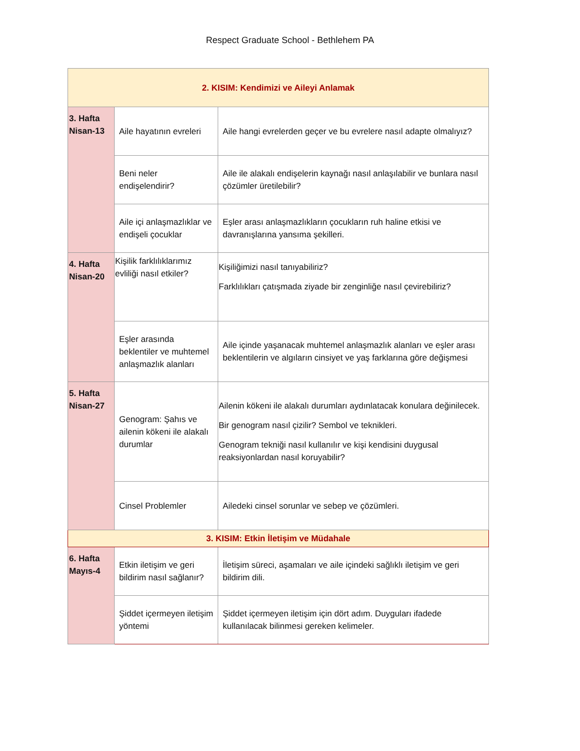Respect Graduate School - Bethlehem PA
| 2. KISIM: Kendimizi ve Aileyi Anlamak | | |
| 3. Hafta Nisan-13 | Aile hayatının evreleri | Aile hangi evrelerden geçer ve bu evrelere nasıl adapte olmalıyız? |
| | Beni neler endişelendirir? | Aile ile alakalı endişelerin kaynağı nasıl anlaşılabilir ve bunlara nasıl çözümler üretilebilir? |
| | Aile içi anlaşmazlıklar ve endişeli çocuklar | Eşler arası anlaşmazlıkların çocukların ruh haline etkisi ve davranışlarına yansıma şekilleri. |
| 4. Hafta Nisan-20 | Kişilik farklılıklarımız evliliği nasıl etkiler? | Kişiliğimizi nasıl tanıyabiliriz? Farklılıkları çatışmada ziyade bir zenginliğe nasıl çevirebiliriz? |
| | Eşler arasında beklentiler ve muhtemel anlaşmazlık alanları | Aile içinde yaşanacak muhtemel anlaşmazlık alanları ve eşler arası beklentilerin ve algıların cinsiyet ve yaş farklarına göre değişmesi |
| 5. Hafta Nisan-27 | Genogram: Şahıs ve ailenin kökeni ile alakalı durumlar | Ailenin kökeni ile alakalı durumları aydınlatacak konulara değinilecek. Bir genogram nasıl çizilir? Sembol ve teknikleri. Genogram tekniği nasıl kullanılır ve kişi kendisini duygusal reaksiyonlardan nasıl koruyabilir? |
| | Cinsel Problemler | Ailedeki cinsel sorunlar ve sebep ve çözümleri. |
| 3. KISIM: Etkin İletişim ve Müdahale | | |
| 6. Hafta Mayıs-4 | Etkin iletişim ve geri bildirim nasıl sağlanır? | İletişim süreci, aşamaları ve aile içindeki sağlıklı iletişim ve geri bildirim dili. |
| | Şiddet içermeyen iletişim yöntemi | Şiddet içermeyen iletişim için dört adım. Duyguları ifadede kullanılacak bilinmesi gereken kelimeler. |